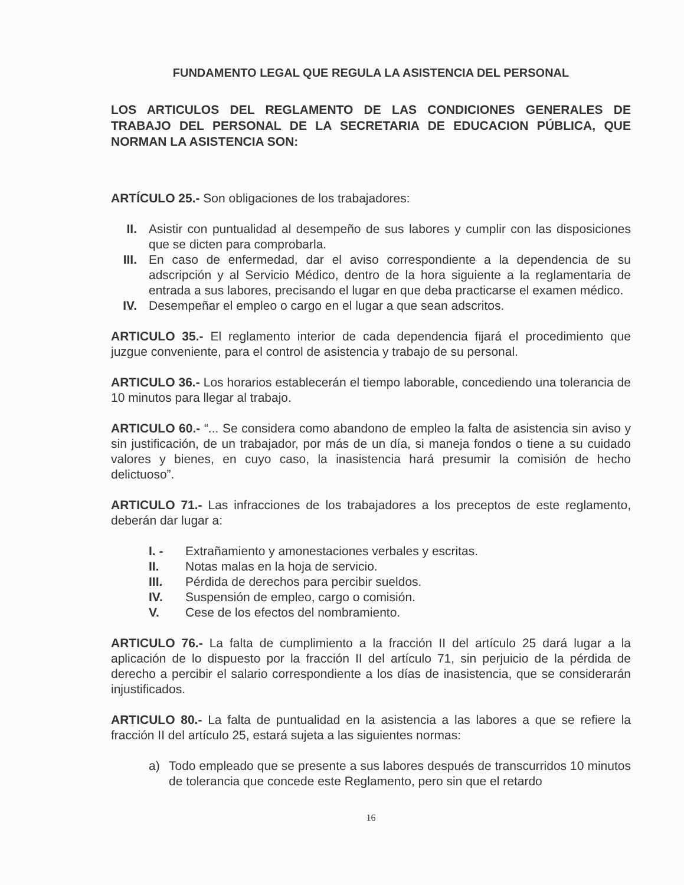FUNDAMENTO LEGAL QUE REGULA LA ASISTENCIA DEL PERSONAL
LOS ARTICULOS DEL REGLAMENTO DE LAS CONDICIONES GENERALES DE TRABAJO DEL PERSONAL DE LA SECRETARIA DE EDUCACION PÚBLICA, QUE NORMAN LA ASISTENCIA SON:
ARTÍCULO 25.- Son obligaciones de los trabajadores:
II. Asistir con puntualidad al desempeño de sus labores y cumplir con las disposiciones que se dicten para comprobarla.
III. En caso de enfermedad, dar el aviso correspondiente a la dependencia de su adscripción y al Servicio Médico, dentro de la hora siguiente a la reglamentaria de entrada a sus labores, precisando el lugar en que deba practicarse el examen médico.
IV. Desempeñar el empleo o cargo en el lugar a que sean adscritos.
ARTICULO 35.- El reglamento interior de cada dependencia fijará el procedimiento que juzgue conveniente, para el control de asistencia y trabajo de su personal.
ARTICULO 36.- Los horarios establecerán el tiempo laborable, concediendo una tolerancia de 10 minutos para llegar al trabajo.
ARTICULO 60.- “... Se considera como abandono de empleo la falta de asistencia sin aviso y sin justificación, de un trabajador, por más de un día, si maneja fondos o tiene a su cuidado valores y bienes, en cuyo caso, la inasistencia hará presumir la comisión de hecho delictuoso”.
ARTICULO 71.- Las infracciones de los trabajadores a los preceptos de este reglamento, deberán dar lugar a:
I. - Extrañamiento y amonestaciones verbales y escritas.
II. Notas malas en la hoja de servicio.
III. Pérdida de derechos para percibir sueldos.
IV. Suspensión de empleo, cargo o comisión.
V. Cese de los efectos del nombramiento.
ARTICULO 76.- La falta de cumplimiento a la fracción II del artículo 25 dará lugar a la aplicación de lo dispuesto por la fracción II del artículo 71, sin perjuicio de la pérdida de derecho a percibir el salario correspondiente a los días de inasistencia, que se considerarán injustificados.
ARTICULO 80.- La falta de puntualidad en la asistencia a las labores a que se refiere la fracción II del artículo 25, estará sujeta a las siguientes normas:
a) Todo empleado que se presente a sus labores después de transcurridos 10 minutos de tolerancia que concede este Reglamento, pero sin que el retardo
16